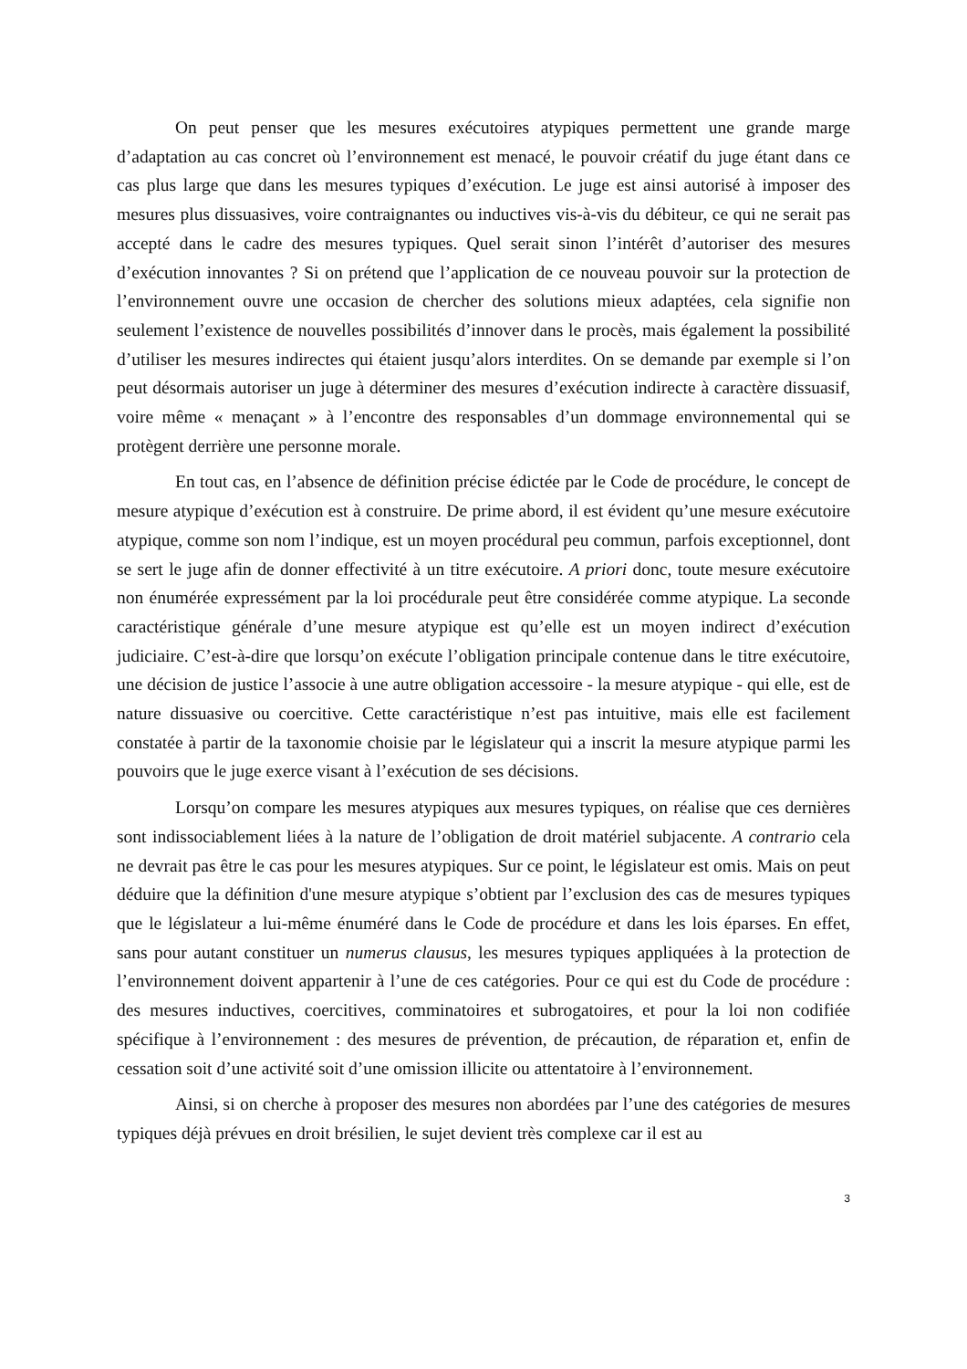On peut penser que les mesures exécutoires atypiques permettent une grande marge d’adaptation au cas concret où l’environnement est menacé, le pouvoir créatif du juge étant dans ce cas plus large que dans les mesures typiques d’exécution. Le juge est ainsi autorisé à imposer des mesures plus dissuasives, voire contraignantes ou inductives vis-à-vis du débiteur, ce qui ne serait pas accepté dans le cadre des mesures typiques. Quel serait sinon l’intérêt d’autoriser des mesures d’exécution innovantes ? Si on prétend que l’application de ce nouveau pouvoir sur la protection de l’environnement ouvre une occasion de chercher des solutions mieux adaptées, cela signifie non seulement l’existence de nouvelles possibilités d’innover dans le procès, mais également la possibilité d’utiliser les mesures indirectes qui étaient jusqu’alors interdites. On se demande par exemple si l’on peut désormais autoriser un juge à déterminer des mesures d’exécution indirecte à caractère dissuasif, voire même « menaçant » à l’encontre des responsables d’un dommage environnemental qui se protègent derrière une personne morale.
En tout cas, en l’absence de définition précise édictée par le Code de procédure, le concept de mesure atypique d’exécution est à construire. De prime abord, il est évident qu’une mesure exécutoire atypique, comme son nom l’indique, est un moyen procédural peu commun, parfois exceptionnel, dont se sert le juge afin de donner effectivité à un titre exécutoire. A priori donc, toute mesure exécutoire non énumérée expressément par la loi procédurale peut être considérée comme atypique. La seconde caractéristique générale d’une mesure atypique est qu’elle est un moyen indirect d’exécution judiciaire. C’est-à-dire que lorsqu’on exécute l’obligation principale contenue dans le titre exécutoire, une décision de justice l’associe à une autre obligation accessoire - la mesure atypique - qui elle, est de nature dissuasive ou coercitive. Cette caractéristique n’est pas intuitive, mais elle est facilement constatée à partir de la taxonomie choisie par le législateur qui a inscrit la mesure atypique parmi les pouvoirs que le juge exerce visant à l’exécution de ses décisions.
Lorsqu’on compare les mesures atypiques aux mesures typiques, on réalise que ces dernières sont indissociablement liées à la nature de l’obligation de droit matériel subjacente. A contrario cela ne devrait pas être le cas pour les mesures atypiques. Sur ce point, le législateur est omis. Mais on peut déduire que la définition d'une mesure atypique s’obtient par l’exclusion des cas de mesures typiques que le législateur a lui-même énuméré dans le Code de procédure et dans les lois éparses. En effet, sans pour autant constituer un numerus clausus, les mesures typiques appliquées à la protection de l’environnement doivent appartenir à l’une de ces catégories. Pour ce qui est du Code de procédure : des mesures inductives, coercitives, comminatoires et subrogatoires, et pour la loi non codifiée spécifique à l’environnement : des mesures de prévention, de précaution, de réparation et, enfin de cessation soit d’une activité soit d’une omission illicite ou attentatoire à l’environnement.
Ainsi, si on cherche à proposer des mesures non abordées par l’une des catégories de mesures typiques déjà prévues en droit brésilien, le sujet devient très complexe car il est au
3